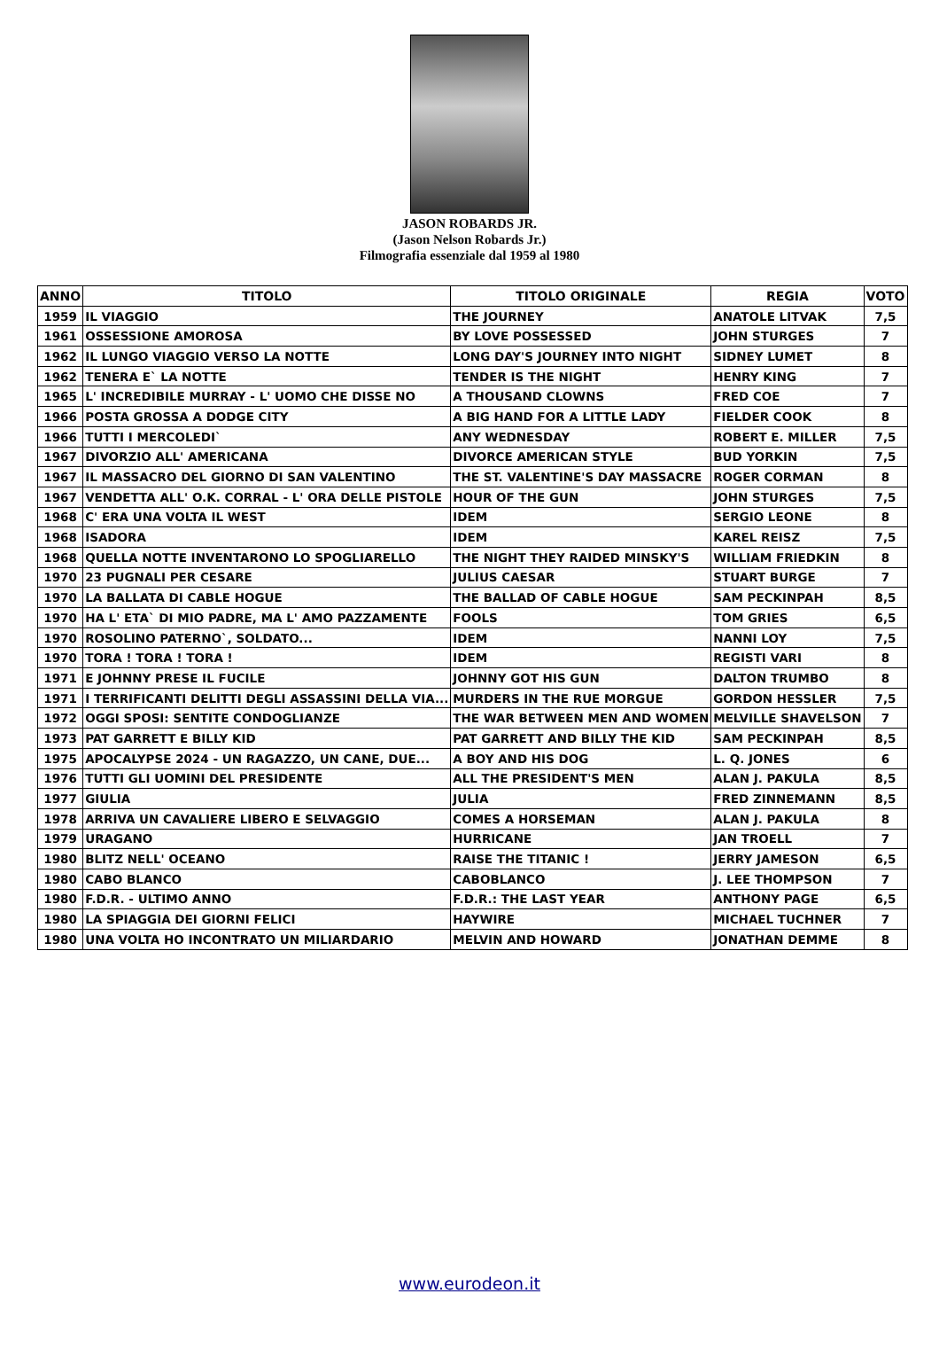JASON ROBARDS JR.
(Jason Nelson Robards Jr.)
Filmografia essenziale dal 1959 al 1980
| ANNO | TITOLO | TITOLO ORIGINALE | REGIA | VOTO |
| --- | --- | --- | --- | --- |
| 1959 | IL VIAGGIO | THE JOURNEY | ANATOLE LITVAK | 7,5 |
| 1961 | OSSESSIONE AMOROSA | BY LOVE POSSESSED | JOHN STURGES | 7 |
| 1962 | IL LUNGO VIAGGIO VERSO LA NOTTE | LONG DAY'S JOURNEY INTO NIGHT | SIDNEY LUMET | 8 |
| 1962 | TENERA E` LA NOTTE | TENDER IS THE NIGHT | HENRY KING | 7 |
| 1965 | L' INCREDIBILE MURRAY - L' UOMO CHE DISSE NO | A THOUSAND CLOWNS | FRED COE | 7 |
| 1966 | POSTA GROSSA A DODGE CITY | A BIG HAND FOR A LITTLE LADY | FIELDER COOK | 8 |
| 1966 | TUTTI I MERCOLEDI` | ANY WEDNESDAY | ROBERT E. MILLER | 7,5 |
| 1967 | DIVORZIO ALL' AMERICANA | DIVORCE AMERICAN STYLE | BUD YORKIN | 7,5 |
| 1967 | IL MASSACRO DEL GIORNO DI SAN VALENTINO | THE ST. VALENTINE'S DAY MASSACRE | ROGER CORMAN | 8 |
| 1967 | VENDETTA ALL' O.K. CORRAL - L' ORA DELLE PISTOLE | HOUR OF THE GUN | JOHN STURGES | 7,5 |
| 1968 | C' ERA UNA VOLTA IL WEST | IDEM | SERGIO LEONE | 8 |
| 1968 | ISADORA | IDEM | KAREL REISZ | 7,5 |
| 1968 | QUELLA NOTTE INVENTARONO LO SPOGLIARELLO | THE NIGHT THEY RAIDED MINSKY'S | WILLIAM FRIEDKIN | 8 |
| 1970 | 23 PUGNALI PER CESARE | JULIUS CAESAR | STUART BURGE | 7 |
| 1970 | LA BALLATA DI CABLE HOGUE | THE BALLAD OF CABLE HOGUE | SAM PECKINPAH | 8,5 |
| 1970 | HA L' ETA` DI MIO PADRE, MA L' AMO PAZZAMENTE | FOOLS | TOM GRIES | 6,5 |
| 1970 | ROSOLINO PATERNO`, SOLDATO... | IDEM | NANNI LOY | 7,5 |
| 1970 | TORA ! TORA ! TORA ! | IDEM | REGISTI VARI | 8 |
| 1971 | E JOHNNY PRESE IL FUCILE | JOHNNY GOT HIS GUN | DALTON TRUMBO | 8 |
| 1971 | I TERRIFICANTI DELITTI DEGLI ASSASSINI DELLA VIA... | MURDERS IN THE RUE MORGUE | GORDON HESSLER | 7,5 |
| 1972 | OGGI SPOSI: SENTITE CONDOGLIANZE | THE WAR BETWEEN MEN AND WOMEN | MELVILLE SHAVELSON | 7 |
| 1973 | PAT GARRETT E BILLY KID | PAT GARRETT AND BILLY THE KID | SAM PECKINPAH | 8,5 |
| 1975 | APOCALYPSE 2024 - UN RAGAZZO, UN CANE, DUE... | A BOY AND HIS DOG | L. Q. JONES | 6 |
| 1976 | TUTTI GLI UOMINI DEL PRESIDENTE | ALL THE PRESIDENT'S MEN | ALAN J. PAKULA | 8,5 |
| 1977 | GIULIA | JULIA | FRED ZINNEMANN | 8,5 |
| 1978 | ARRIVA UN CAVALIERE LIBERO E SELVAGGIO | COMES A HORSEMAN | ALAN J. PAKULA | 8 |
| 1979 | URAGANO | HURRICANE | JAN TROELL | 7 |
| 1980 | BLITZ NELL' OCEANO | RAISE THE TITANIC ! | JERRY JAMESON | 6,5 |
| 1980 | CABO BLANCO | CABOBLANCO | J. LEE THOMPSON | 7 |
| 1980 | F.D.R. - ULTIMO ANNO | F.D.R.: THE LAST YEAR | ANTHONY PAGE | 6,5 |
| 1980 | LA SPIAGGIA DEI GIORNI FELICI | HAYWIRE | MICHAEL TUCHNER | 7 |
| 1980 | UNA VOLTA HO INCONTRATO UN MILIARDARIO | MELVIN AND HOWARD | JONATHAN DEMME | 8 |
www.eurodeon.it